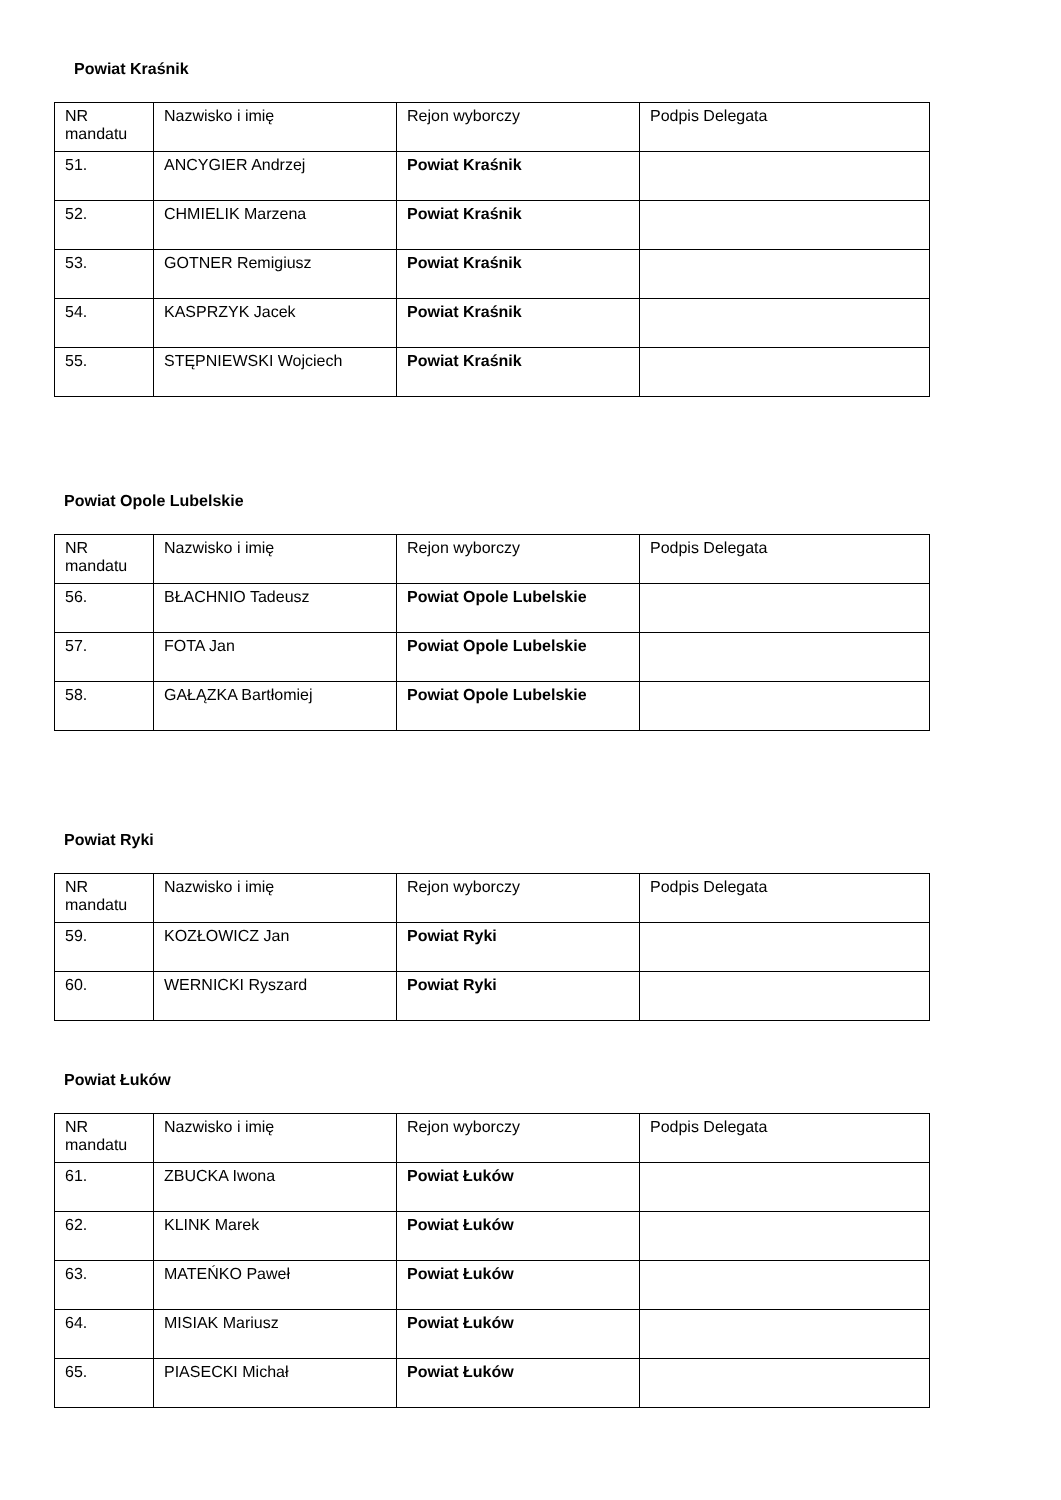Powiat Kraśnik
| NR mandatu | Nazwisko i imię | Rejon wyborczy | Podpis Delegata |
| 51. | ANCYGIER Andrzej | Powiat Kraśnik | |
| 52. | CHMIELIK Marzena | Powiat Kraśnik | |
| 53. | GOTNER Remigiusz | Powiat Kraśnik | |
| 54. | KASPRZYK Jacek | Powiat Kraśnik | |
| 55. | STĘPNIEWSKI Wojciech | Powiat Kraśnik | |
Powiat Opole Lubelskie
| NR mandatu | Nazwisko i imię | Rejon wyborczy | Podpis Delegata |
| 56. | BŁACHNIO Tadeusz | Powiat Opole Lubelskie | |
| 57. | FOTA Jan | Powiat Opole Lubelskie | |
| 58. | GAŁĄZKA Bartłomiej | Powiat Opole Lubelskie | |
Powiat Ryki
| NR mandatu | Nazwisko i imię | Rejon wyborczy | Podpis Delegata |
| 59. | KOZŁOWICZ Jan | Powiat Ryki | |
| 60. | WERNICKI Ryszard | Powiat Ryki | |
Powiat Łuków
| NR mandatu | Nazwisko i imię | Rejon wyborczy | Podpis Delegata |
| 61. | ZBUCKA Iwona | Powiat Łuków | |
| 62. | KLINK Marek | Powiat Łuków | |
| 63. | MATEŃKO Paweł | Powiat Łuków | |
| 64. | MISIAK Mariusz | Powiat Łuków | |
| 65. | PIASECKI Michał | Powiat Łuków | |